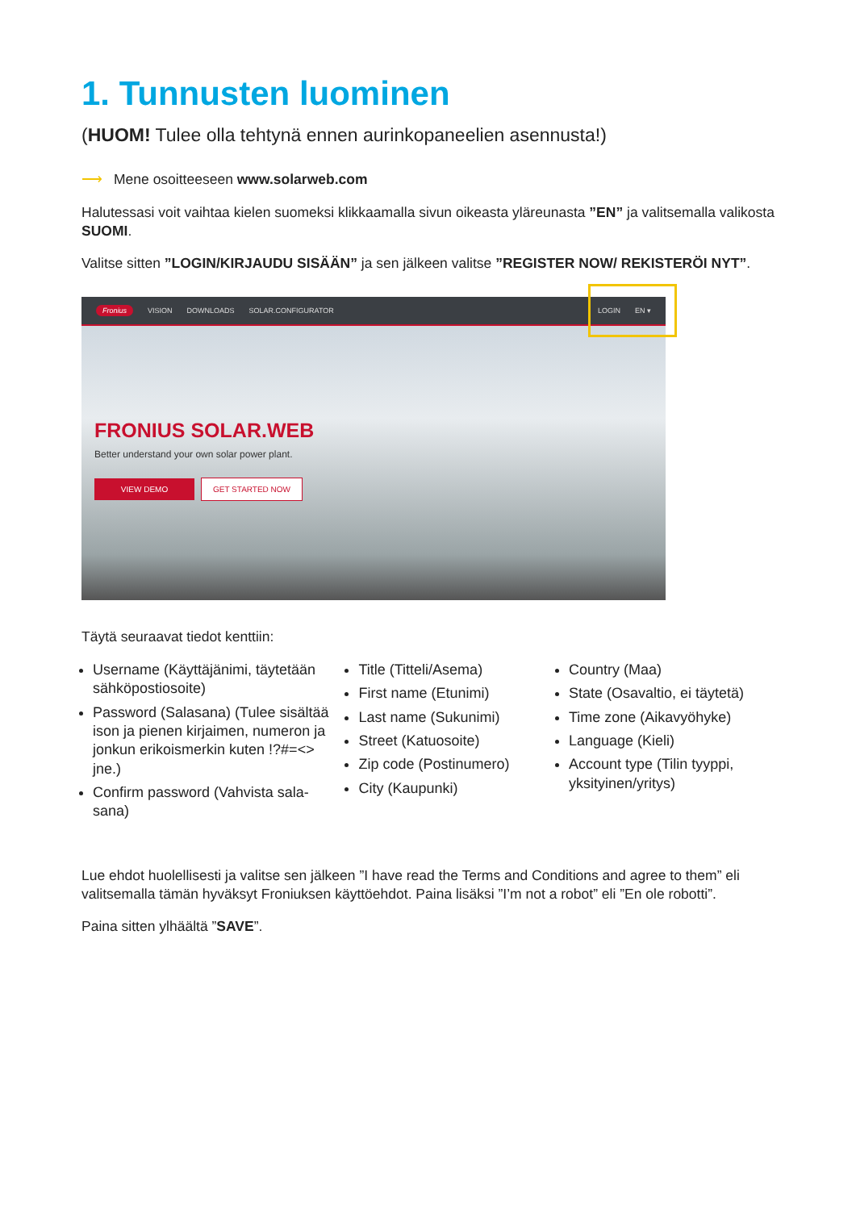1. Tunnusten luominen
(HUOM! Tulee olla tehtynä ennen aurinkopaneelien asennusta!)
⟶ Mene osoitteeseen www.solarweb.com
Halutessasi voit vaihtaa kielen suomeksi klikkaamalla sivun oikeasta yläreunasta ”EN” ja valitsemalla valikosta SUOMI.
Valitse sitten ”LOGIN/KIRJAUDU SISÄÄN” ja sen jälkeen valitse ”REGISTER NOW/ REKISTERÖI NYT”.
Fronius VISION DOWNLOADS SOLAR.CONFIGURATOR LOGIN EN ▾
FRONIUS SOLAR.WEB
Better understand your own solar power plant.
VIEW DEMO GET STARTED NOW
Täytä seuraavat tiedot kenttiin:
Username (Käyttäjänimi, täytetään sähköpostiosoite)
Password (Salasana) (Tulee sisältää ison ja pienen kirjaimen, numeron ja jonkun erikoismerkin kuten !?#=<> jne.)
Confirm password (Vahvista sala-sana)
Title (Titteli/Asema)
First name (Etunimi)
Last name (Sukunimi)
Street (Katuosoite)
Zip code (Postinumero)
City (Kaupunki)
Country (Maa)
State (Osavaltio, ei täytetä)
Time zone (Aikavyöhyke)
Language (Kieli)
Account type (Tilin tyyppi, yksityinen/yritys)
Lue ehdot huolellisesti ja valitse sen jälkeen ”I have read the Terms and Conditions and agree to them” eli valitsemalla tämän hyväksyt Froniuksen käyttöehdot. Paina lisäksi ”I’m not a robot” eli ”En ole robotti”.
Paina sitten ylhäältä ”SAVE”.